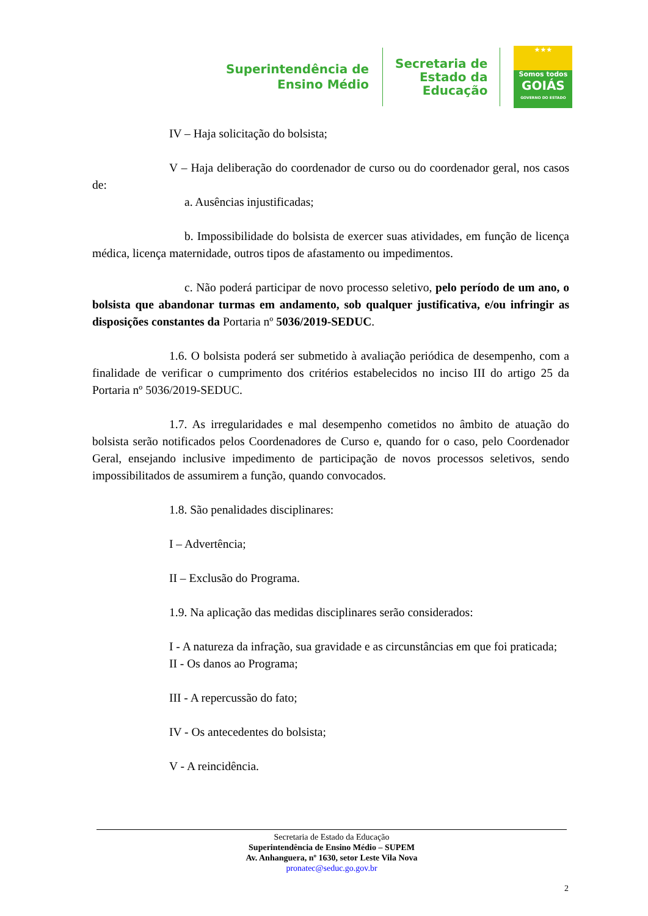Superintendência de
Ensino Médio
Secretaria de
Estado da
Educação
★★★
Somos todos
GOIÁS
GOVERNO DO ESTADO
IV – Haja solicitação do bolsista;
V – Haja deliberação do coordenador de curso ou do coordenador geral, nos casos de:
a. Ausências injustificadas;
b. Impossibilidade do bolsista de exercer suas atividades, em função de licença médica, licença maternidade, outros tipos de afastamento ou impedimentos.
c. Não poderá participar de novo processo seletivo, pelo período de um ano, o bolsista que abandonar turmas em andamento, sob qualquer justificativa, e/ou infringir as disposições constantes da Portaria nº 5036/2019-SEDUC.
1.6. O bolsista poderá ser submetido à avaliação periódica de desempenho, com a finalidade de verificar o cumprimento dos critérios estabelecidos no inciso III do artigo 25 da Portaria nº 5036/2019-SEDUC.
1.7. As irregularidades e mal desempenho cometidos no âmbito de atuação do bolsista serão notificados pelos Coordenadores de Curso e, quando for o caso, pelo Coordenador Geral, ensejando inclusive impedimento de participação de novos processos seletivos, sendo impossibilitados de assumirem a função, quando convocados.
1.8. São penalidades disciplinares:
I – Advertência;
II – Exclusão do Programa.
1.9. Na aplicação das medidas disciplinares serão considerados:
I - A natureza da infração, sua gravidade e as circunstâncias em que foi praticada;
II - Os danos ao Programa;
III - A repercussão do fato;
IV - Os antecedentes do bolsista;
V - A reincidência.
Secretaria de Estado da Educação
Superintendência de Ensino Médio – SUPEM
Av. Anhanguera, nº 1630, setor Leste Vila Nova
pronatec@seduc.go.gov.br
2